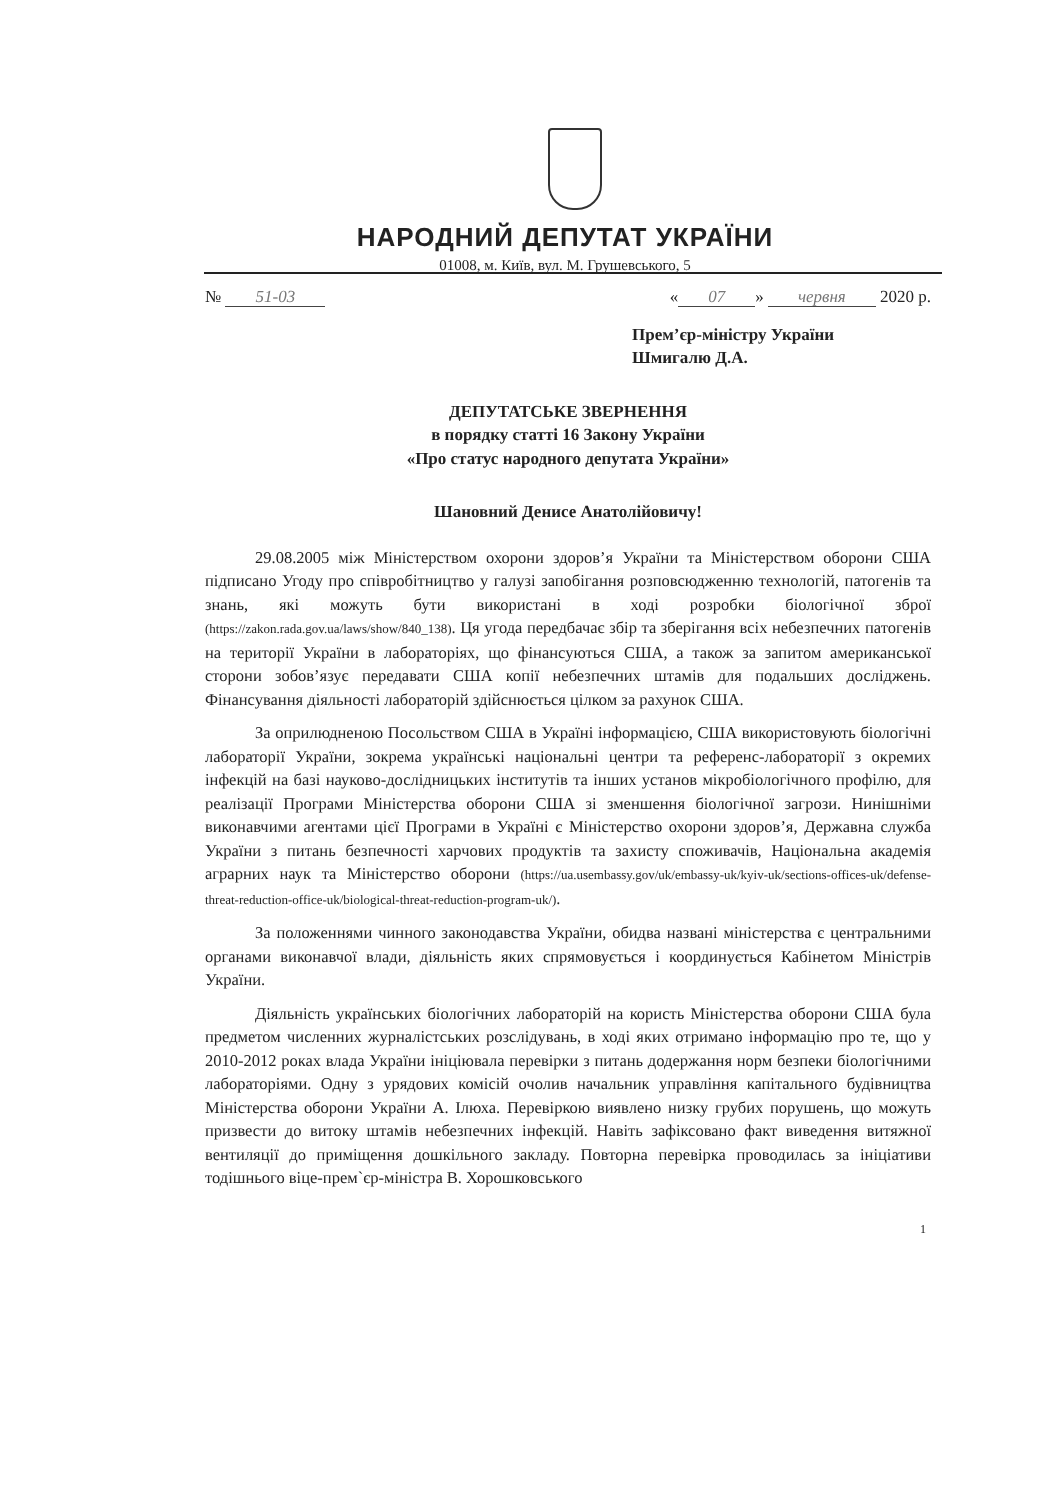НАРОДНИЙ ДЕПУТАТ УКРАЇНИ
01008, м. Київ, вул. М. Грушевського, 5
№ 51-03 « 07 » червня 2020 р.
Прем’єр-міністру України
Шмигалю Д.А.
ДЕПУТАТСЬКЕ ЗВЕРНЕННЯ
в порядку статті 16 Закону України
«Про статус народного депутата України»
Шановний Денисе Анатолійовичу!
29.08.2005 між Міністерством охорони здоров’я України та Міністерством оборони США підписано Угоду про співробітництво у галузі запобігання розповсюдженню технологій, патогенів та знань, які можуть бути використані в ході розробки біологічної зброї (https://zakon.rada.gov.ua/laws/show/840_138). Ця угода передбачає збір та зберігання всіх небезпечних патогенів на території України в лабораторіях, що фінансуються США, а також за запитом американської сторони зобов’язує передавати США копії небезпечних штамів для подальших досліджень. Фінансування діяльності лабораторій здійснюється цілком за рахунок США.
За оприлюдненою Посольством США в Україні інформацією, США використовують біологічні лабораторії України, зокрема українські національні центри та референс-лабораторії з окремих інфекцій на базі науково-дослідницьких інститутів та інших установ мікробіологічного профілю, для реалізації Програми Міністерства оборони США зі зменшення біологічної загрози. Нинішніми виконавчими агентами цієї Програми в Україні є Міністерство охорони здоров’я, Державна служба України з питань безпечності харчових продуктів та захисту споживачів, Національна академія аграрних наук та Міністерство оборони (https://ua.usembassy.gov/uk/embassy-uk/kyiv-uk/sections-offices-uk/defense-threat-reduction-office-uk/biological-threat-reduction-program-uk/).
За положеннями чинного законодавства України, обидва названі міністерства є центральними органами виконавчої влади, діяльність яких спрямовується і координується Кабінетом Міністрів України.
Діяльність українських біологічних лабораторій на користь Міністерства оборони США була предметом численних журналістських розслідувань, в ході яких отримано інформацію про те, що у 2010-2012 роках влада України ініціювала перевірки з питань додержання норм безпеки біологічними лабораторіями. Одну з урядових комісій очолив начальник управління капітального будівництва Міністерства оборони України А. Ілюха. Перевіркою виявлено низку грубих порушень, що можуть призвести до витоку штамів небезпечних інфекцій. Навіть зафіксовано факт виведення витяжної вентиляції до приміщення дошкільного закладу. Повторна перевірка проводилась за ініціативи тодішнього віце-прем`єр-міністра В. Хорошковського
1